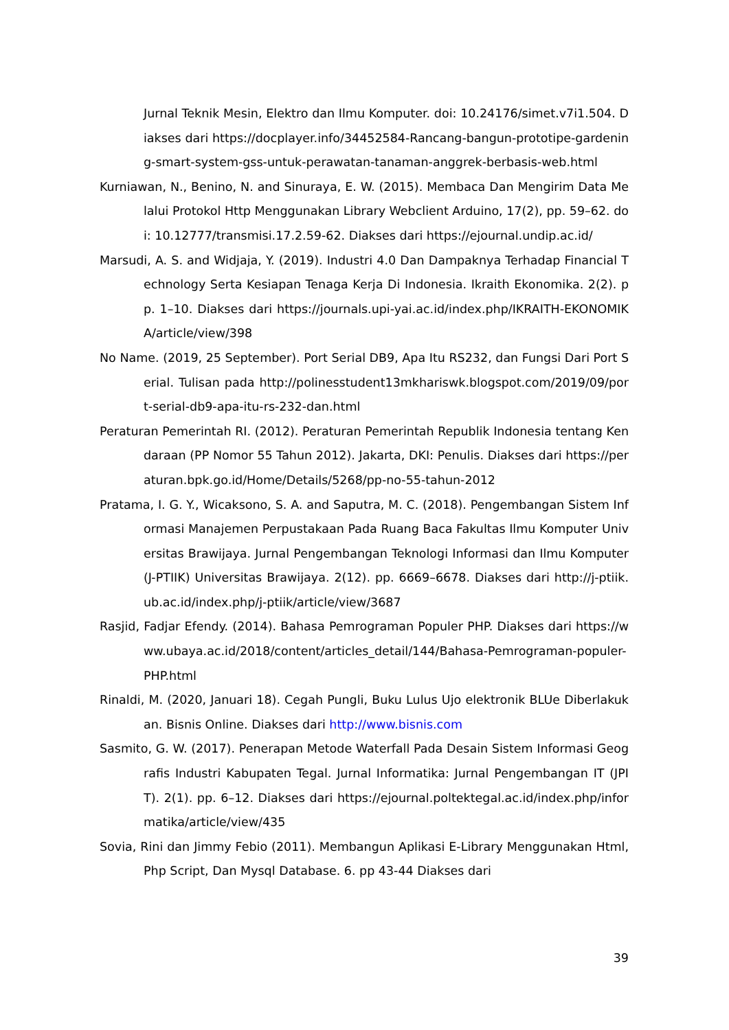Jurnal Teknik Mesin, Elektro dan Ilmu Komputer. doi: 10.24176/simet.v7i1.504. Diakses dari https://docplayer.info/34452584-Rancang-bangun-prototipe-gardening-smart-system-gss-untuk-perawatan-tanaman-anggrek-berbasis-web.html
Kurniawan, N., Benino, N. and Sinuraya, E. W. (2015). Membaca Dan Mengirim Data Melalui Protokol Http Menggunakan Library Webclient Arduino, 17(2), pp. 59–62. doi: 10.12777/transmisi.17.2.59-62. Diakses dari https://ejournal.undip.ac.id/
Marsudi, A. S. and Widjaja, Y. (2019). Industri 4.0 Dan Dampaknya Terhadap Financial Technology Serta Kesiapan Tenaga Kerja Di Indonesia. Ikraith Ekonomika. 2(2). pp. 1–10. Diakses dari https://journals.upi-yai.ac.id/index.php/IKRAITH-EKONOMIKA/article/view/398
No Name. (2019, 25 September). Port Serial DB9, Apa Itu RS232, dan Fungsi Dari Port Serial. Tulisan pada http://polinesstudent13mkhariswk.blogspot.com/2019/09/port-serial-db9-apa-itu-rs-232-dan.html
Peraturan Pemerintah RI. (2012). Peraturan Pemerintah Republik Indonesia tentang Kendaraan (PP Nomor 55 Tahun 2012). Jakarta, DKI: Penulis. Diakses dari https://peraturan.bpk.go.id/Home/Details/5268/pp-no-55-tahun-2012
Pratama, I. G. Y., Wicaksono, S. A. and Saputra, M. C. (2018). Pengembangan Sistem Informasi Manajemen Perpustakaan Pada Ruang Baca Fakultas Ilmu Komputer Universitas Brawijaya. Jurnal Pengembangan Teknologi Informasi dan Ilmu Komputer (J-PTIIK) Universitas Brawijaya. 2(12). pp. 6669–6678. Diakses dari http://j-ptiik.ub.ac.id/index.php/j-ptiik/article/view/3687
Rasjid, Fadjar Efendy. (2014). Bahasa Pemrograman Populer PHP. Diakses dari https://www.ubaya.ac.id/2018/content/articles_detail/144/Bahasa-Pemrograman-populer-PHP.html
Rinaldi, M. (2020, Januari 18). Cegah Pungli, Buku Lulus Ujo elektronik BLUe Diberlakukan. Bisnis Online. Diakses dari http://www.bisnis.com
Sasmito, G. W. (2017). Penerapan Metode Waterfall Pada Desain Sistem Informasi Geografis Industri Kabupaten Tegal. Jurnal Informatika: Jurnal Pengembangan IT (JPIT). 2(1). pp. 6–12. Diakses dari https://ejournal.poltektegal.ac.id/index.php/informatika/article/view/435
Sovia, Rini dan Jimmy Febio (2011). Membangun Aplikasi E-Library Menggunakan Html, Php Script, Dan Mysql Database. 6. pp 43-44 Diakses dari
39